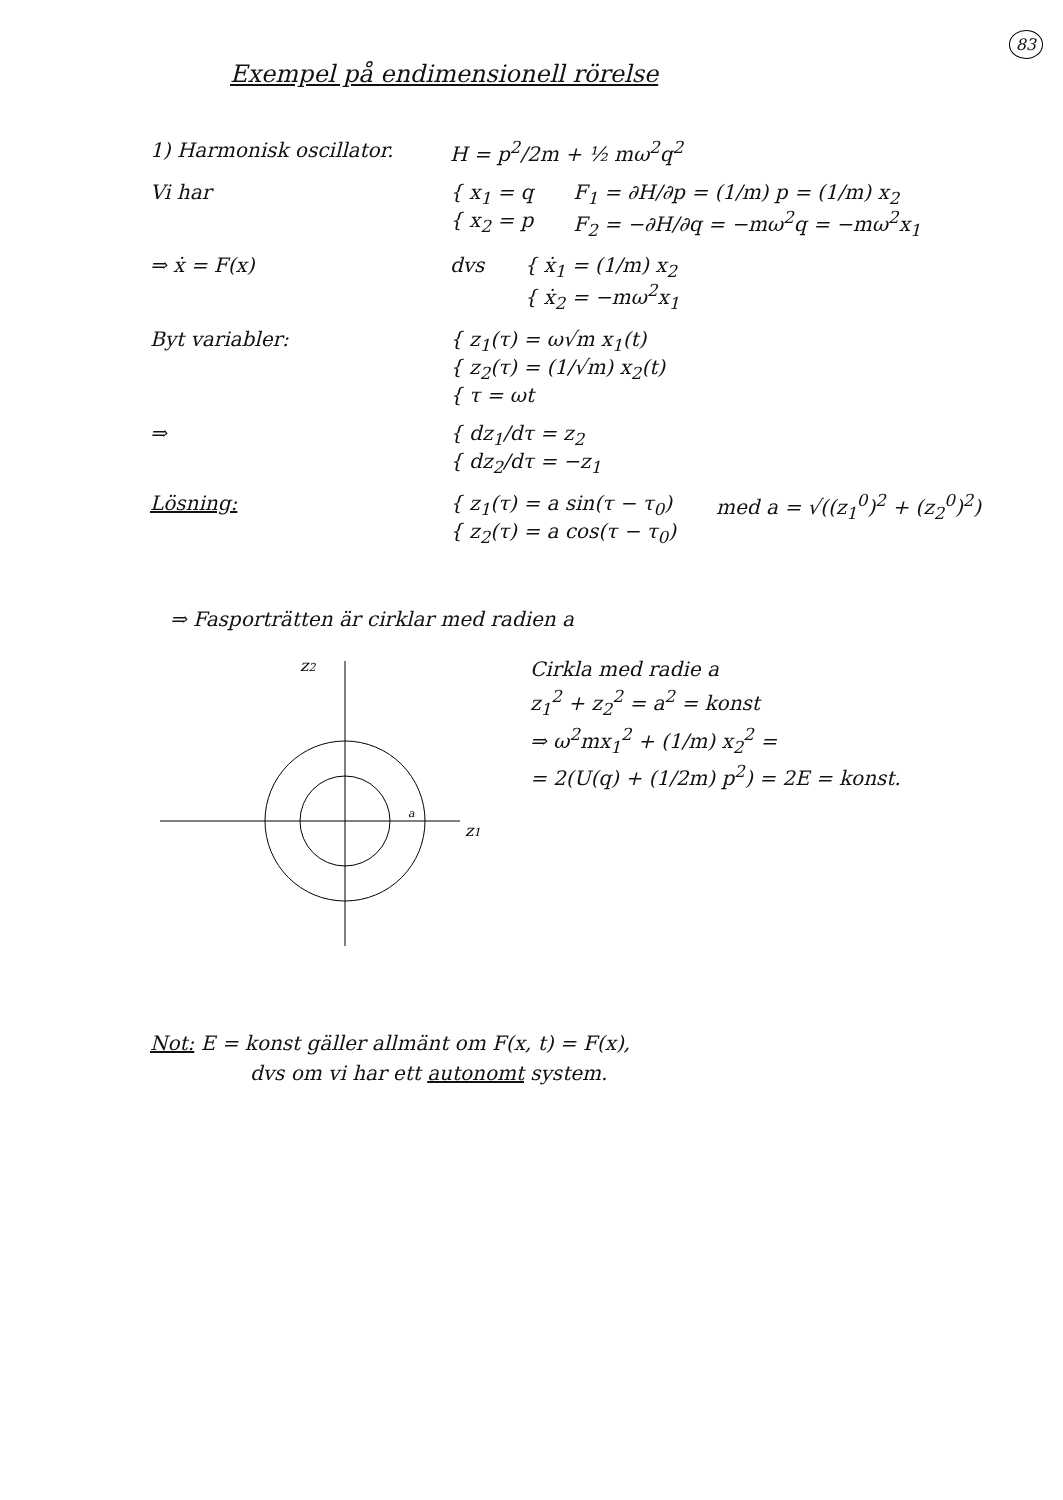83
Exempel på endimensionell rörelse
1) Harmonisk oscillator.
H = p<sup>2</sup>/2m + ½ mω<sup>2</sup>q<sup>2</sup>
Vi har { x<sub>1</sub> = q
{ x<sub>2</sub> = p
F<sub>1</sub> = ∂H/∂p = (1/m) p = (1/m) x<sub>2</sub>
F<sub>2</sub> = −∂H/∂q = −mω<sup>2</sup>q = −mω<sup>2</sup>x<sub>1</sub>
⇒ ẋ = F(x) dvs { ẋ<sub>1</sub> = (1/m) x<sub>2</sub>
{ ẋ<sub>2</sub> = −mω<sup>2</sup>x<sub>1</sub>
Byt variabler: { z<sub>1</sub>(τ) = ω√m x<sub>1</sub>(t)
{ z<sub>2</sub>(τ) = (1/√m) x<sub>2</sub>(t)
{ τ = ωt
⇒ { dz<sub>1</sub>/dτ = z<sub>2</sub>
{ dz<sub>2</sub>/dτ = −z<sub>1</sub>
Lösning: { z<sub>1</sub>(τ) = a sin(τ − τ<sub>0</sub>)
{ z<sub>2</sub>(τ) = a cos(τ − τ<sub>0</sub>)
med a = √((z<sub>1</sub><sup>0</sup>)<sup>2</sup> + (z<sub>2</sub><sup>0</sup>)<sup>2</sup>)
⇒ Fasporträtten är cirklar med radien a
z2
z1
a
Cirkla med radie a
z<sub>1</sub><sup>2</sup> + z<sub>2</sub><sup>2</sup> = a<sup>2</sup> = konst
⇒ ω<sup>2</sup>mx<sub>1</sub><sup>2</sup> + (1/m) x<sub>2</sub><sup>2</sup> =
= 2(U(q) + (1/2m) p<sup>2</sup>) = 2E = konst.
Not: E = konst gäller allmänt om F(x, t) = F(x),
dvs om vi har ett autonomt system.